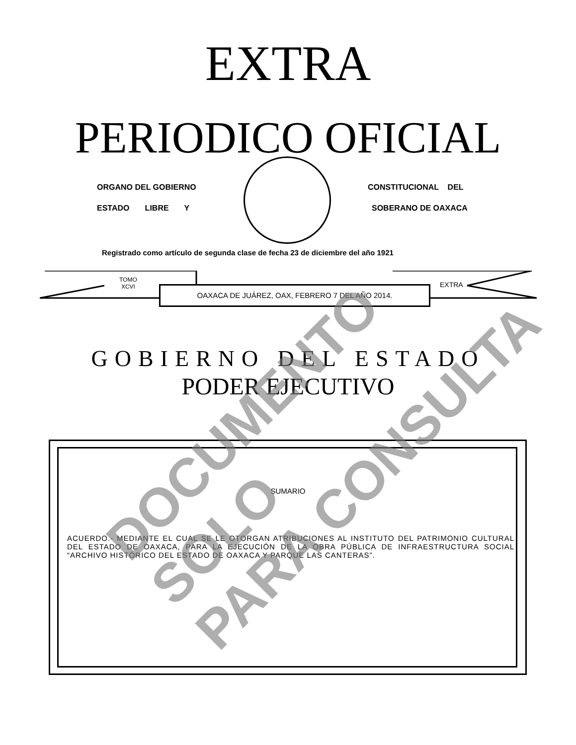EXTRA
PERIODICO OFICIAL
ORGANO DEL GOBIERNO CONSTITUCIONAL DEL
ESTADO LIBRE Y SOBERANO DE OAXACA
Registrado como artículo de segunda clase de fecha 23 de diciembre del año 1921
TOMO
XCVI
OAXACA DE JUÁREZ, OAX, FEBRERO 7 DEL AÑO 2014. EXTRA
GOBIERNO DEL ESTADO
PODER EJECUTIVO
SUMARIO
ACUERDO.- MEDIANTE EL CUAL SE LE OTORGAN ATRIBUCIONES AL INSTITUTO DEL PATRIMONIO CULTURAL DEL ESTADO DE OAXACA, PARA LA EJECUCIÓN DE LA OBRA PÚBLICA DE INFRAESTRUCTURA SOCIAL “ARCHIVO HISTÓRICO DEL ESTADO DE OAXACA Y PARQUE LAS CANTERAS”.
DOCUMENTO SOLO
PARA CONSULTA